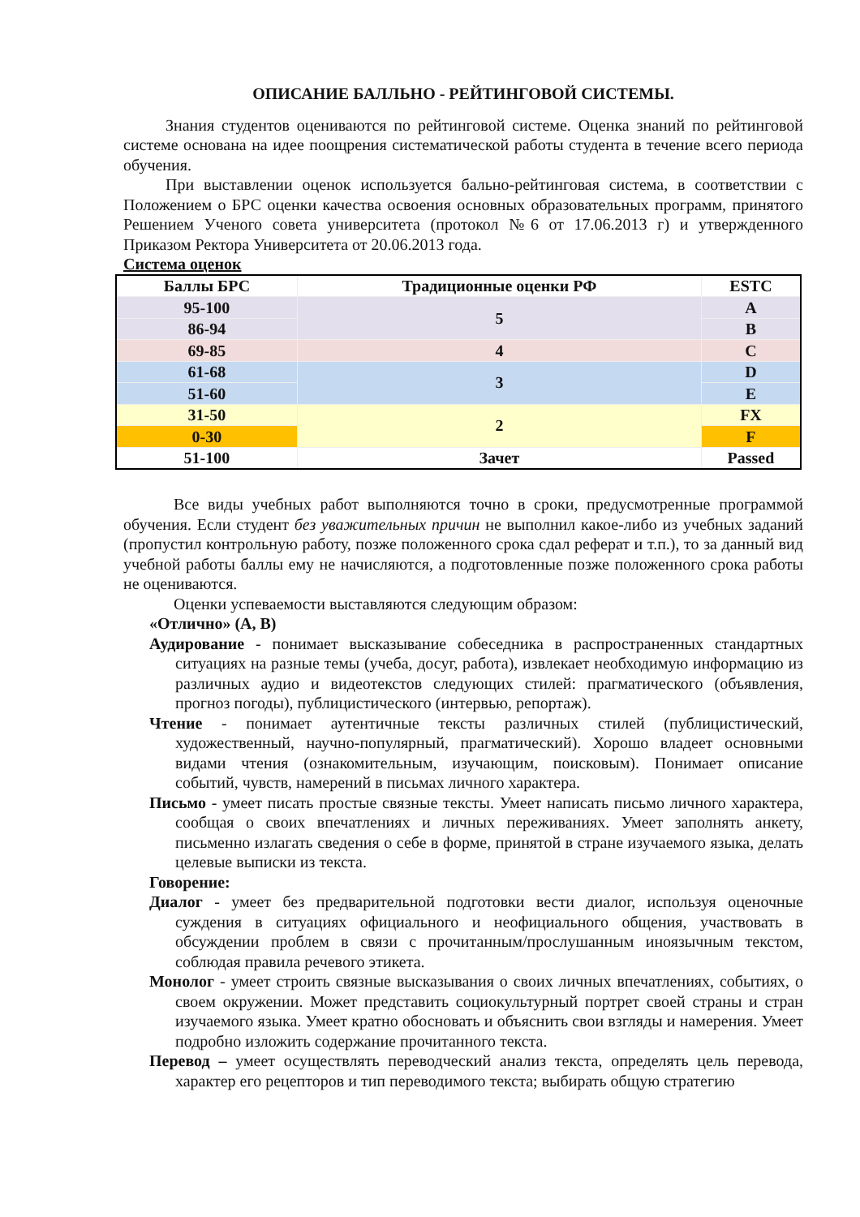ОПИСАНИЕ БАЛЛЬНО - РЕЙТИНГОВОЙ СИСТЕМЫ.
Знания студентов оцениваются по рейтинговой системе. Оценка знаний по рейтинговой системе основана на идее поощрения систематической работы студента в течение всего периода обучения.
При выставлении оценок используется бально-рейтинговая система, в соответствии с Положением о БРС оценки качества освоения основных образовательных программ, принятого Решением Ученого совета университета (протокол №6 от 17.06.2013 г) и утвержденного Приказом Ректора Университета от 20.06.2013 года.
Система оценок
| Баллы БРС | Традиционные оценки РФ | ESTC |
| --- | --- | --- |
| 95-100 | 5 | A |
| 86-94 | | B |
| 69-85 | 4 | C |
| 61-68 | 3 | D |
| 51-60 | | E |
| 31-50 | 2 | FX |
| 0-30 | | F |
| 51-100 | Зачет | Passed |
Все виды учебных работ выполняются точно в сроки, предусмотренные программой обучения. Если студент без уважительных причин не выполнил какое-либо из учебных заданий (пропустил контрольную работу, позже положенного срока сдал реферат и т.п.), то за данный вид учебной работы баллы ему не начисляются, а подготовленные позже положенного срока работы не оцениваются.
Оценки успеваемости выставляются следующим образом:
«Отлично» (A, B)
Аудирование - понимает высказывание собеседника в распространенных стандартных ситуациях на разные темы (учеба, досуг, работа), извлекает необходимую информацию из различных аудио и видеотекстов следующих стилей: прагматического (объявления, прогноз погоды), публицистического (интервью, репортаж).
Чтение - понимает аутентичные тексты различных стилей (публицистический, художественный, научно-популярный, прагматический). Хорошо владеет основными видами чтения (ознакомительным, изучающим, поисковым). Понимает описание событий, чувств, намерений в письмах личного характера.
Письмо - умеет писать простые связные тексты. Умеет написать письмо личного характера, сообщая о своих впечатлениях и личных переживаниях. Умеет заполнять анкету, письменно излагать сведения о себе в форме, принятой в стране изучаемого языка, делать целевые выписки из текста.
Говорение:
Диалог - умеет без предварительной подготовки вести диалог, используя оценочные суждения в ситуациях официального и неофициального общения, участвовать в обсуждении проблем в связи с прочитанным/прослушанным иноязычным текстом, соблюдая правила речевого этикета.
Монолог - умеет строить связные высказывания о своих личных впечатлениях, событиях, о своем окружении. Может представить социокультурный портрет своей страны и стран изучаемого языка. Умеет кратно обосновать и объяснить свои взгляды и намерения. Умеет подробно изложить содержание прочитанного текста.
Перевод – умеет осуществлять переводческий анализ текста, определять цель перевода, характер его рецепторов и тип переводимого текста; выбирать общую стратегию